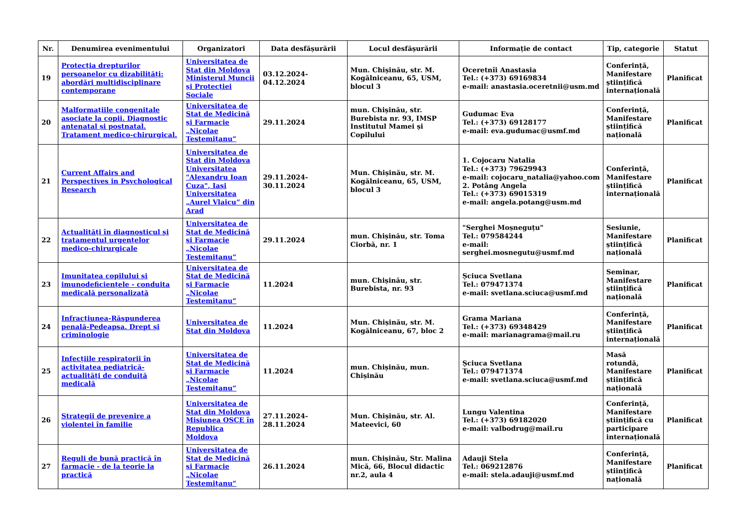| Nr. | Denumirea evenimentului | Organizatori | Data desfășurării | Locul desfășurării | Informație de contact | Tip, categorie | Statut |
| --- | --- | --- | --- | --- | --- | --- | --- |
| 19 | Protecția drepturilor persoanelor cu dizabilități: abordări multidisciplinare contemporane | Universitatea de Stat din Moldova Ministerul Muncii și Protecției Sociale | 03.12.2024-04.12.2024 | Mun. Chișinău, str. M. Kogălniceanu, 65, USM, blocul 3 | Oceretnîi Anastasia Tel.: (+373) 69169834 e-mail: anastasia.oceretnii@usm.md | Conferință, Manifestare științifică internațională | Planificat |
| 20 | Malformațiile congenitale asociate la copii. Diagnostic antenatal și postnatal. Tratament medico-chirurgical. | Universitatea de Stat de Medicină și Farmacie „Nicolae Testemițanu“ | 29.11.2024 | mun. Chișinău, str. Burebista nr. 93, IMSP Institutul Mamei și Copilului | Gudumac Eva Tel.: (+373) 69128177 e-mail: eva.gudumac@usmf.md | Conferință, Manifestare științifică națională | Planificat |
| 21 | Current Affairs and Perspectives in Psychological Research | Universitatea de Stat din Moldova Universitatea "Alexandru Ioan Cuza", Iași Universitatea „Aurel Vlaicu” din Arad | 29.11.2024-30.11.2024 | Mun. Chișinău, str. M. Kogălniceanu, 65, USM, blocul 3 | 1. Cojocaru Natalia Tel.: (+373) 79629943 e-mail: cojocaru_natalia@yahoo.com 2. Potâng Angela Tel.: (+373) 69015319 e-mail: angela.potang@usm.md | Conferință, Manifestare științifică internațională | Planificat |
| 22 | Actualități în diagnosticul și tratamentul urgențelor medico-chirurgicale | Universitatea de Stat de Medicină și Farmacie „Nicolae Testemițanu“ | 29.11.2024 | mun. Chișinău, str. Toma Ciorbă, nr. 1 | "Serghei Moșneguțu" Tel.: 079584244 e-mail: serghei.mosnegutu@usmf.md | Sesiunie, Manifestare științifică națională | Planificat |
| 23 | Imunitatea copilului și imunodeficiențele - conduita medicală personalizată | Universitatea de Stat de Medicină și Farmacie „Nicolae Testemițanu“ | 11.2024 | mun. Chișinău, str. Burebista, nr. 93 | Șciuca Svetlana Tel.: 079471374 e-mail: svetlana.sciuca@usmf.md | Seminar, Manifestare științifică națională | Planificat |
| 24 | Infracțiunea-Răspunderea penală-Pedeapsa. Drept și criminologie | Universitatea de Stat din Moldova | 11.2024 | Mun. Chișinău, str. M. Kogălniceanu, 67, bloc 2 | Grama Mariana Tel.: (+373) 69348429 e-mail: marianagrama@mail.ru | Conferință, Manifestare științifică internațională | Planificat |
| 25 | Infecțiile respiratorii în activitatea pediatrică- actualități de conduită medicală | Universitatea de Stat de Medicină și Farmacie „Nicolae Testemițanu“ | 11.2024 | mun. Chișinău, mun. Chișinău | Șciuca Svetlana Tel.: 079471374 e-mail: svetlana.sciuca@usmf.md | Masă rotundă, Manifestare științifică națională | Planificat |
| 26 | Strategii de prevenire a violentei în familie | Universitatea de Stat din Moldova Misiunea OSCE în Republica Moldova | 27.11.2024-28.11.2024 | Mun. Chișinău, str. Al. Mateevici, 60 | Lungu Valentina Tel.: (+373) 69182020 e-mail: valbodrug@mail.ru | Conferință, Manifestare științifică cu participare internațională | Planificat |
| 27 | Reguli de bună practică în farmacie - de la teorie la practică | Universitatea de Stat de Medicină și Farmacie „Nicolae Testemițanu“ | 26.11.2024 | mun. Chișinău, Str. Malina Mică, 66, Blocul didactic nr.2, aula 4 | Adauji Stela Tel.: 069212876 e-mail: stela.adauji@usmf.md | Conferință, Manifestare științifică națională | Planificat |